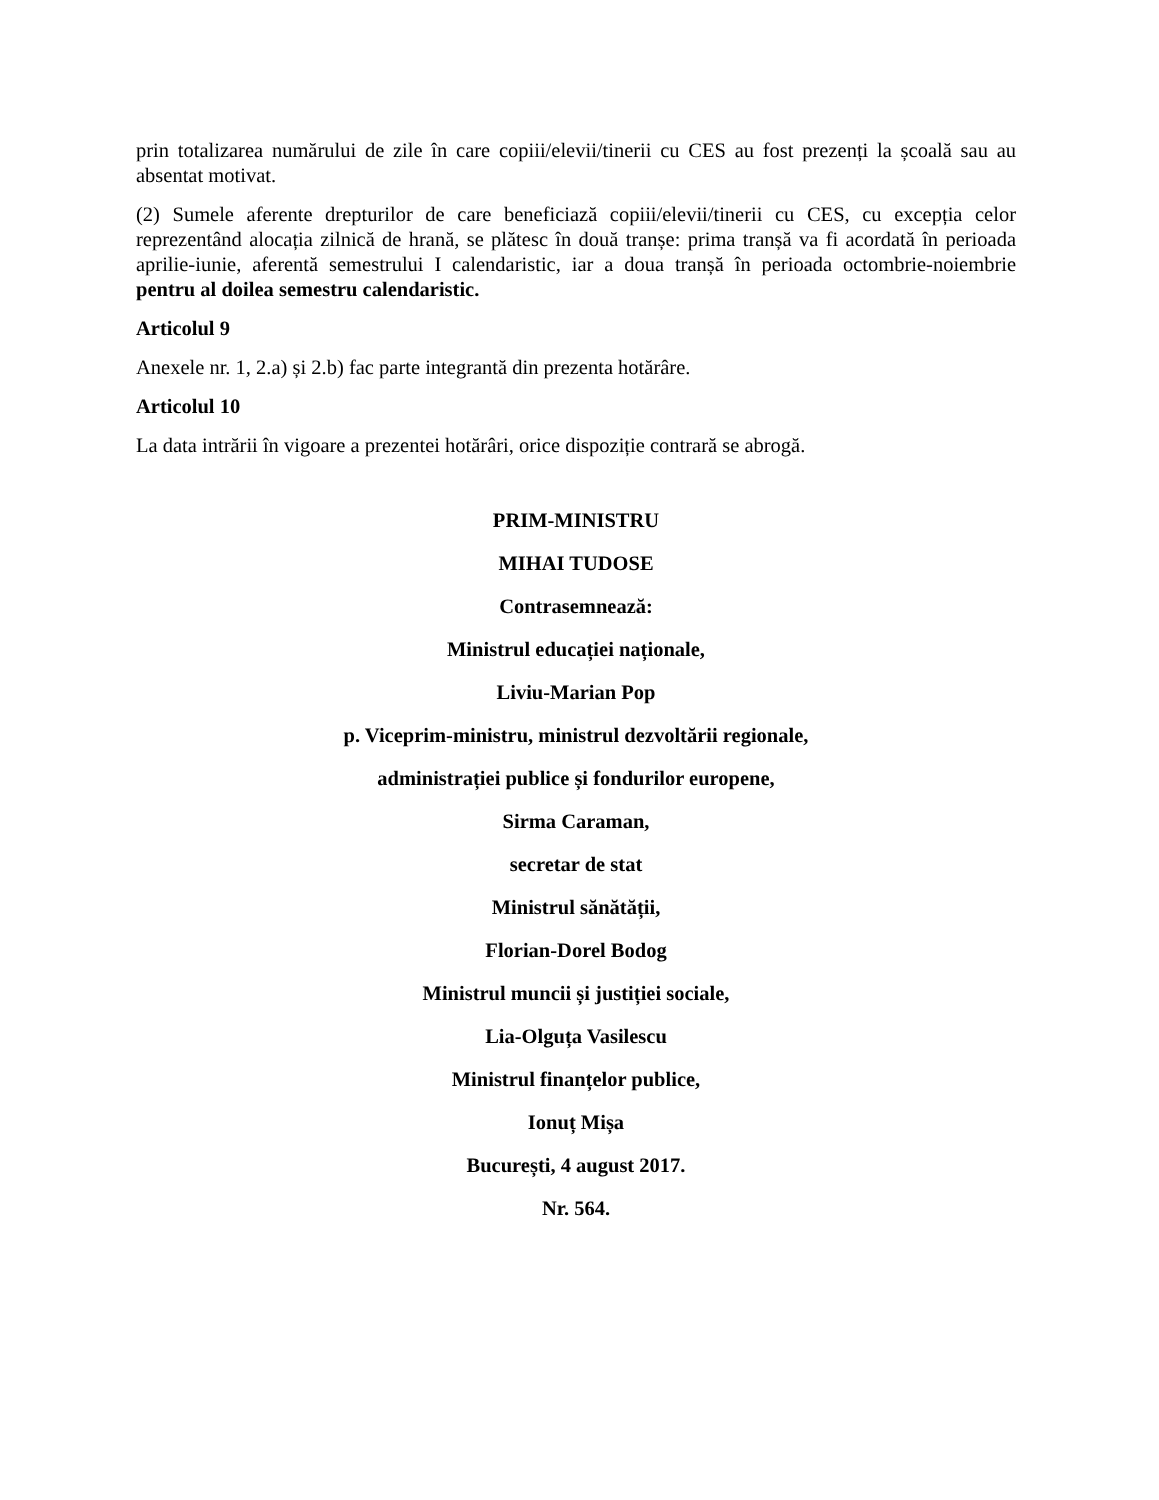prin totalizarea numărului de zile în care copiii/elevii/tinerii cu CES au fost prezenți la școală sau au absentat motivat.
(2) Sumele aferente drepturilor de care beneficiază copiii/elevii/tinerii cu CES, cu excepția celor reprezentând alocația zilnică de hrană, se plătesc în două tranșe: prima tranșă va fi acordată în perioada aprilie-iunie, aferentă semestrului I calendaristic, iar a doua tranșă în perioada octombrie-noiembrie pentru al doilea semestru calendaristic.
Articolul 9
Anexele nr. 1, 2.a) și 2.b) fac parte integrantă din prezenta hotărâre.
Articolul 10
La data intrării în vigoare a prezentei hotărâri, orice dispoziție contrară se abrogă.
PRIM-MINISTRU
MIHAI TUDOSE
Contrasemnează:
Ministrul educației naționale,
Liviu-Marian Pop
p. Viceprim-ministru, ministrul dezvoltării regionale,
administrației publice și fondurilor europene,
Sirma Caraman,
secretar de stat
Ministrul sănătății,
Florian-Dorel Bodog
Ministrul muncii și justiției sociale,
Lia-Olguța Vasilescu
Ministrul finanțelor publice,
Ionuț Mișa
București, 4 august 2017.
Nr. 564.